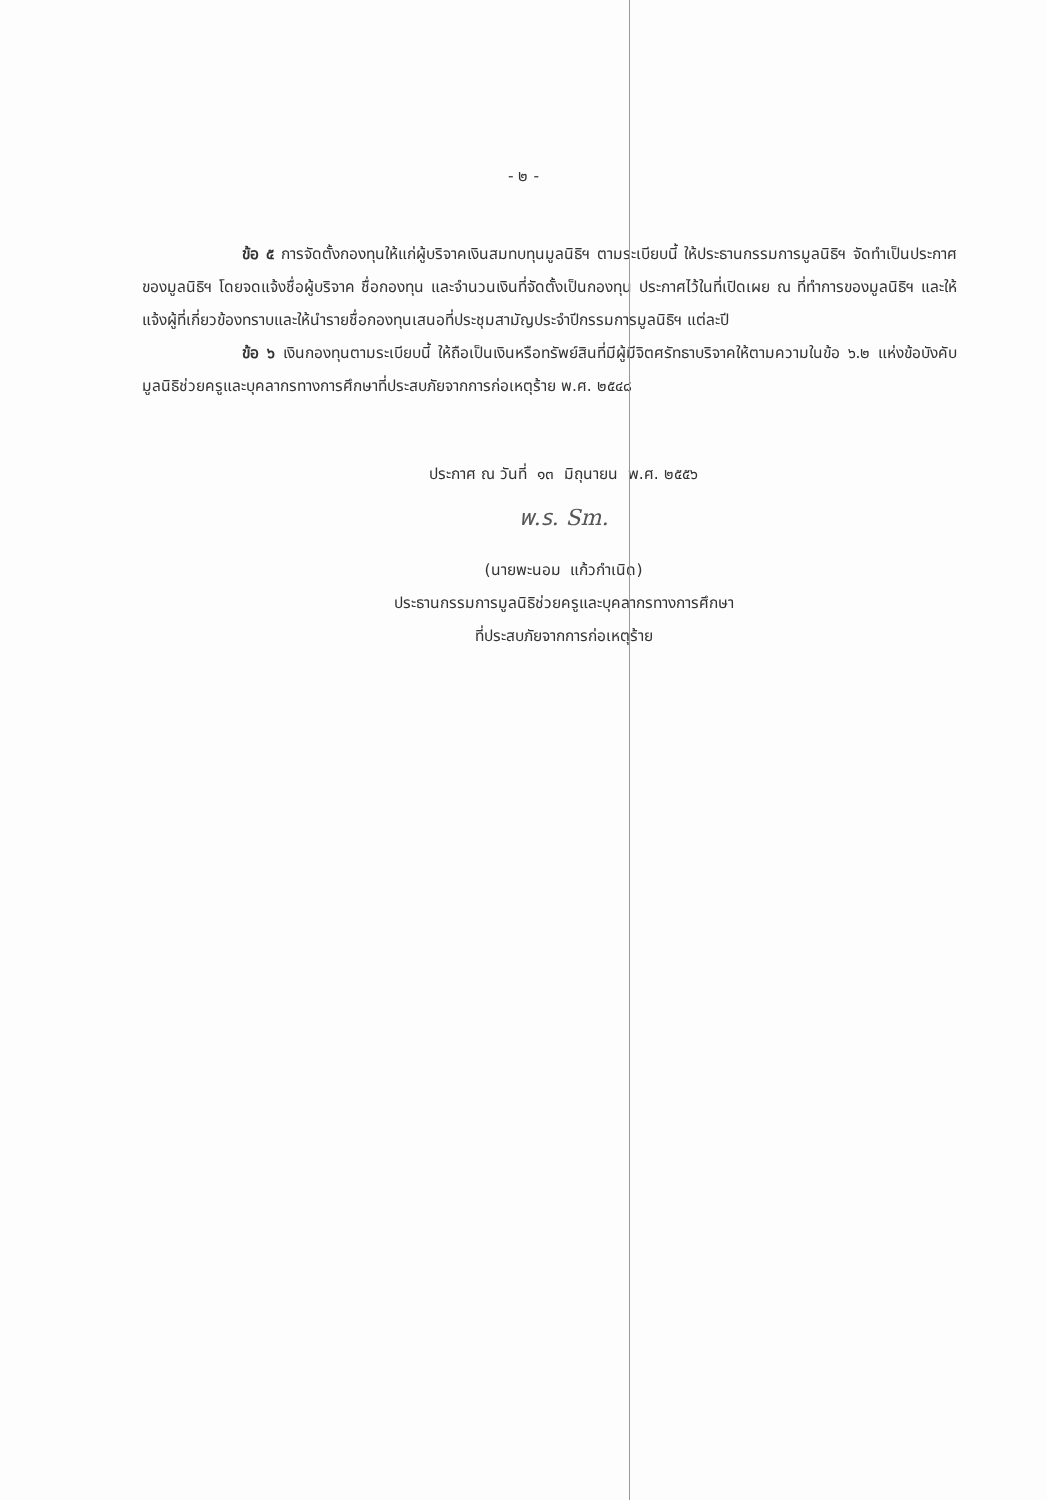- ๒ -
ข้อ ๕ การจัดตั้งกองทุนให้แก่ผู้บริจาคเงินสมทบทุนมูลนิธิฯ ตามระเบียบนี้ ให้ประธานกรรมการมูลนิธิฯ จัดทำเป็นประกาศของมูลนิธิฯ โดยจดแจ้งชื่อผู้บริจาค ชื่อกองทุน และจำนวนเงินที่จัดตั้งเป็นกองทุน ประกาศไว้ในที่เปิดเผย ณ ที่ทำการของมูลนิธิฯ และให้แจ้งผู้ที่เกี่ยวข้องทราบและให้นำรายชื่อกองทุนเสนอที่ประชุมสามัญประจำปีกรรมการมูลนิธิฯ แต่ละปี
ข้อ ๖ เงินกองทุนตามระเบียบนี้ ให้ถือเป็นเงินหรือทรัพย์สินที่มีผู้มีจิตศรัทธาบริจาคให้ตามความในข้อ ๖.๒ แห่งข้อบังคับมูลนิธิช่วยครูและบุคลากรทางการศึกษาที่ประสบภัยจากการก่อเหตุร้าย พ.ศ. ๒๕๔๘
ประกาศ ณ วันที่ ๑๓ มิถุนายน พ.ศ. ๒๕๕๖
พ.ร. Sm.
(นายพะนอม แก้วกำเนิด)
ประธานกรรมการมูลนิธิช่วยครูและบุคลากรทางการศึกษา
ที่ประสบภัยจากการก่อเหตุร้าย